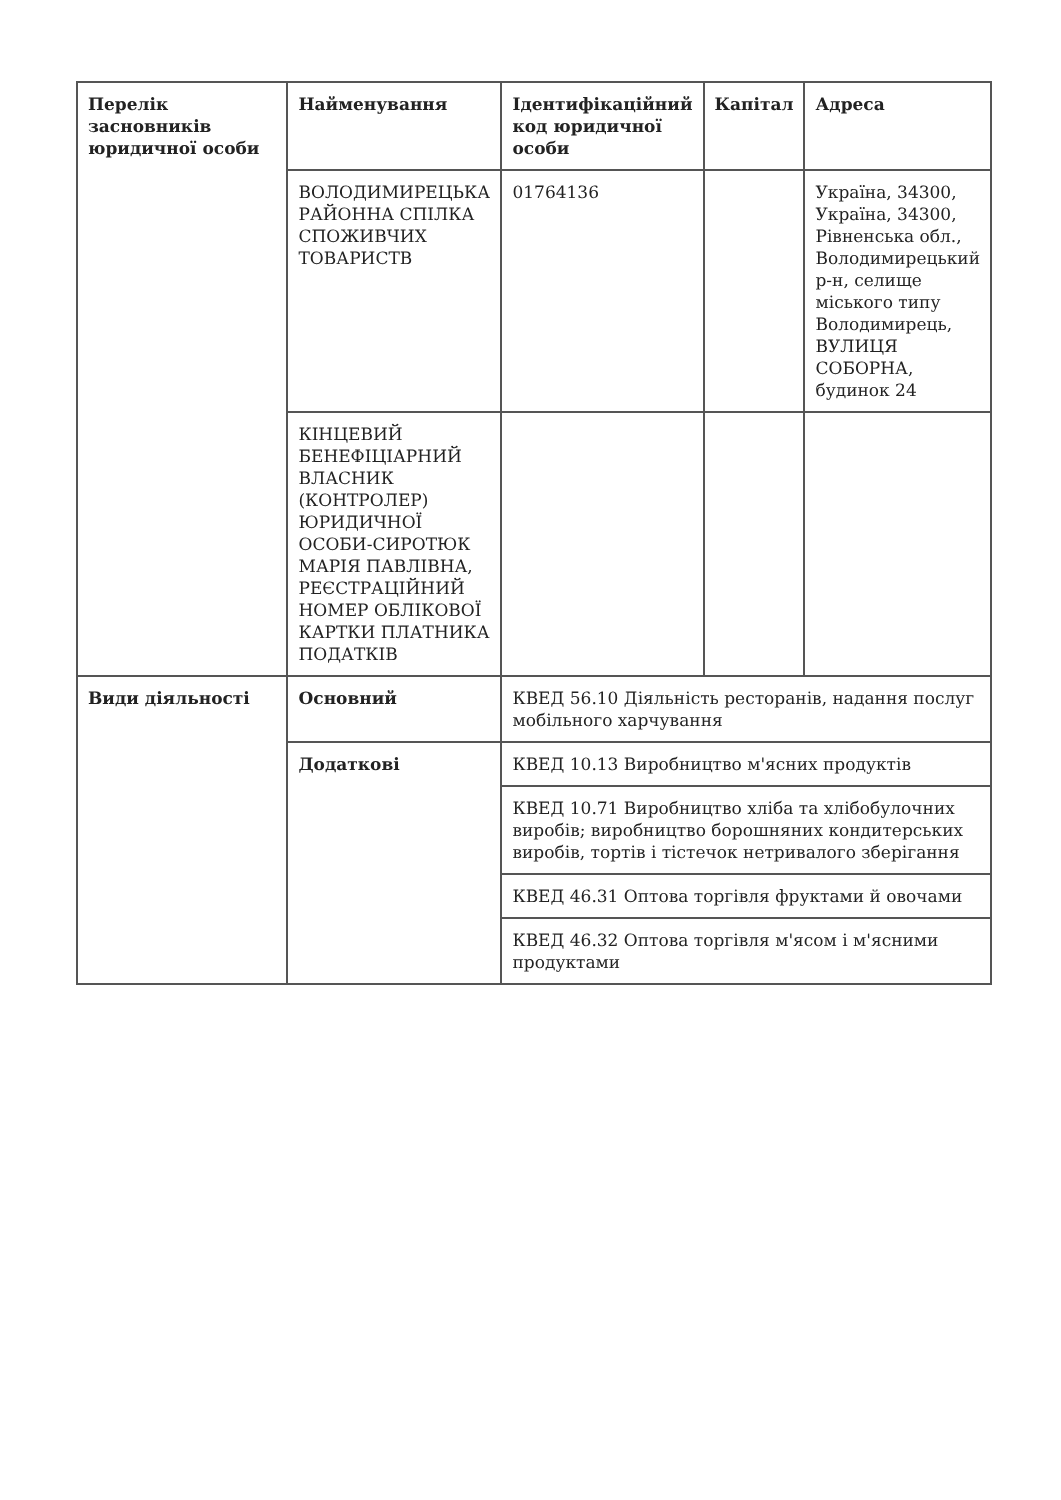| Перелік засновників юридичної особи | Найменування | Ідентифікаційний код юридичної особи | Капітал | Адреса |
| | ВОЛОДИМИРЕЦЬКА РАЙОННА СПІЛКА СПОЖИВЧИХ ТОВАРИСТВ | 01764136 | | Україна, 34300, Україна, 34300, Рівненська обл., Володимирецький р-н, селище міського типу Володимирець, ВУЛИЦЯ СОБОРНА, будинок 24 |
| | КІНЦЕВИЙ БЕНЕФІЦІАРНИЙ ВЛАСНИК (КОНТРОЛЕР) ЮРИДИЧНОЇ ОСОБИ-СИРОТЮК МАРІЯ ПАВЛІВНА, РЕЄСТРАЦІЙНИЙ НОМЕР ОБЛІКОВОЇ КАРТКИ ПЛАТНИКА ПОДАТКІВ | | | |
| Види діяльності | Основний | КВЕД 56.10 Діяльність ресторанів, надання послуг мобільного харчування | | |
| | Додаткові | КВЕД 10.13 Виробництво м'ясних продуктів | | |
| | | КВЕД 10.71 Виробництво хліба та хлібобулочних виробів; виробництво борошняних кондитерських виробів, тортів і тістечок нетривалого зберігання | | |
| | | КВЕД 46.31 Оптова торгівля фруктами й овочами | | |
| | | КВЕД 46.32 Оптова торгівля м'ясом і м'ясними продуктами | | |